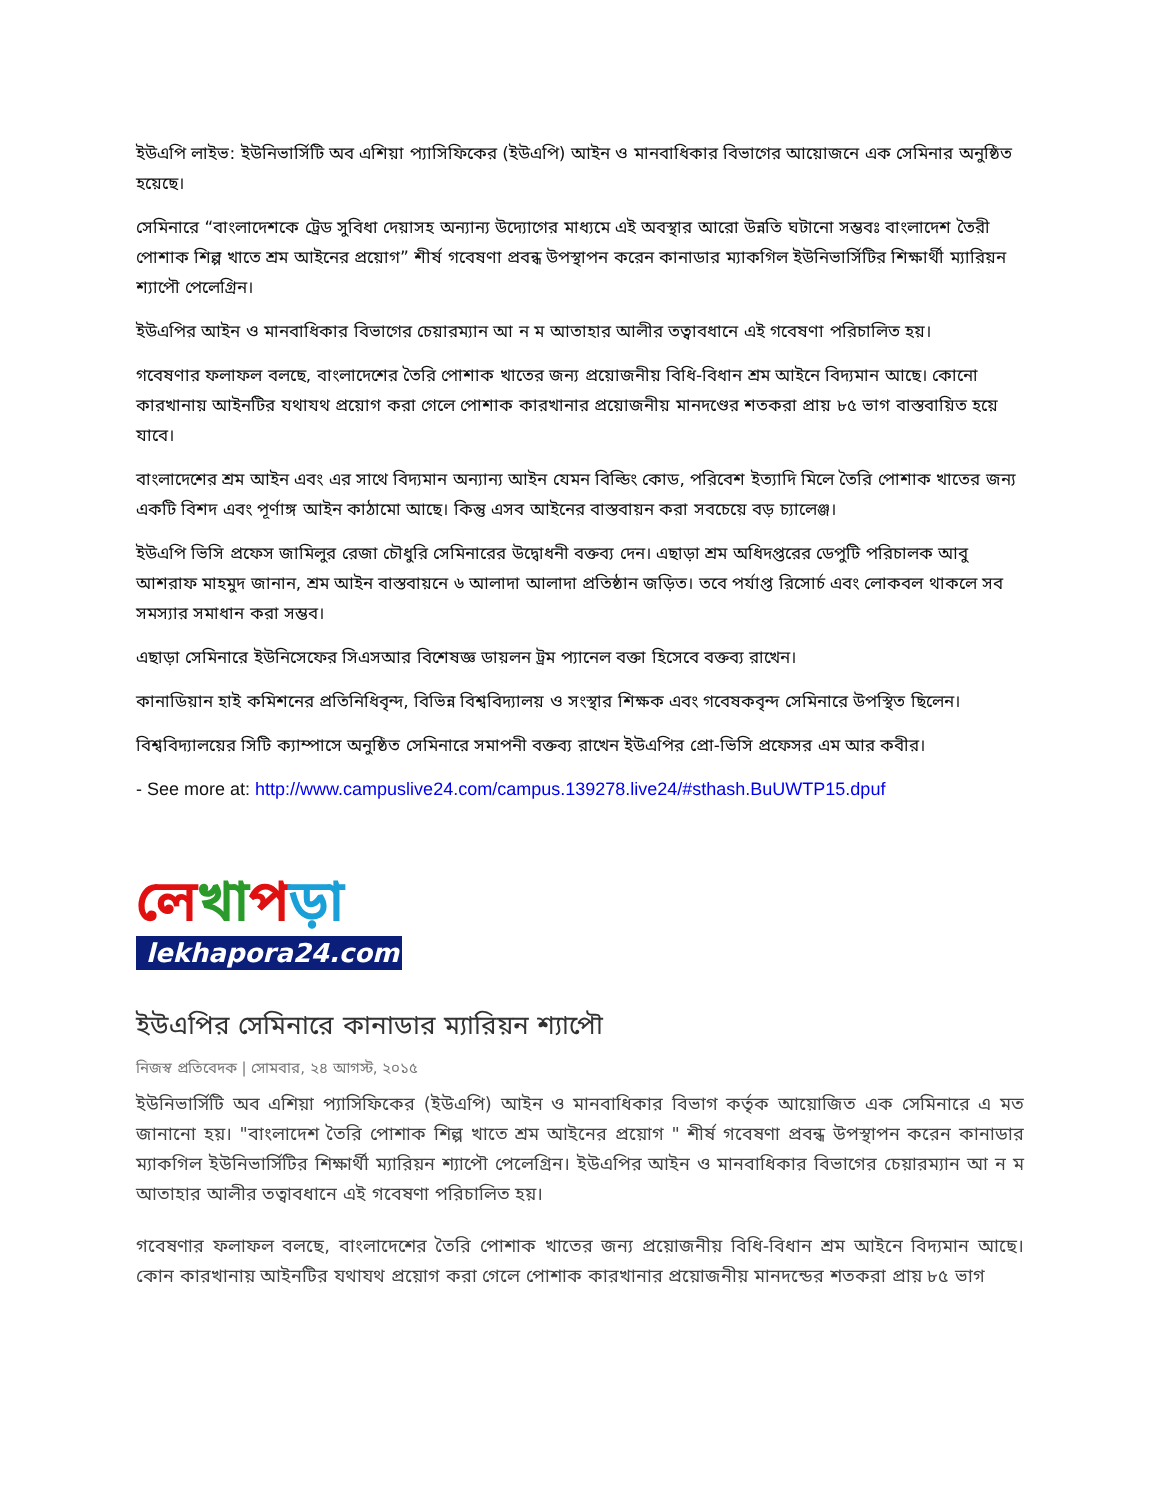ইউএপি লাইভ: ইউনিভার্সিটি অব এশিয়া প্যাসিফিকের (ইউএপি) আইন ও মানবাধিকার বিভাগের আয়োজনে এক সেমিনার অনুষ্ঠিত হয়েছে।
সেমিনারে “বাংলাদেশকে ট্রেড সুবিধা দেয়াসহ অন্যান্য উদ্যোগের মাধ্যমে এই অবস্থার আরো উন্নতি ঘটানো সম্ভবঃ বাংলাদেশ তৈরী পোশাক শিল্প খাতে শ্রম আইনের প্রয়োগ” শীর্ষ গবেষণা প্রবন্ধ উপস্থাপন করেন কানাডার ম্যাকগিল ইউনিভার্সিটির শিক্ষার্থী ম্যারিয়ন শ্যাপৌ পেলেগ্রিন।
ইউএপির আইন ও মানবাধিকার বিভাগের চেয়ারম্যান আ ন ম আতাহার আলীর তত্বাবধানে এই গবেষণা পরিচালিত হয়।
গবেষণার ফলাফল বলছে, বাংলাদেশের তৈরি পোশাক খাতের জন্য প্রয়োজনীয় বিধি-বিধান শ্রম আইনে বিদ্যমান আছে। কোনো কারখানায় আইনটির যথাযথ প্রয়োগ করা গেলে পোশাক কারখানার প্রয়োজনীয় মানদণ্ডের শতকরা প্রায় ৮৫ ভাগ বাস্তবায়িত হয়ে যাবে।
বাংলাদেশের শ্রম আইন এবং এর সাথে বিদ্যমান অন্যান্য আইন যেমন বিল্ডিং কোড, পরিবেশ ইত্যাদি মিলে তৈরি পোশাক খাতের জন্য একটি বিশদ এবং পূর্ণাঙ্গ আইন কাঠামো আছে। কিন্তু এসব আইনের বাস্তবায়ন করা সবচেয়ে বড় চ্যালেঞ্জ।
ইউএপি ভিসি প্রফেস জামিলুর রেজা চৌধুরি সেমিনারের উদ্বোধনী বক্তব্য দেন। এছাড়া শ্রম অধিদপ্তরের ডেপুটি পরিচালক আবু আশরাফ মাহমুদ জানান, শ্রম আইন বাস্তবায়নে ৬ আলাদা আলাদা প্রতিষ্ঠান জড়িত। তবে পর্যাপ্ত রিসোর্চ এবং লোকবল থাকলে সব সমস্যার সমাধান করা সম্ভব।
এছাড়া সেমিনারে ইউনিসেফের সিএসআর বিশেষজ্ঞ ডায়লন ট্রম প্যানেল বক্তা হিসেবে বক্তব্য রাখেন।
কানাডিয়ান হাই কমিশনের প্রতিনিধিবৃন্দ, বিভিন্ন বিশ্ববিদ্যালয় ও সংস্থার শিক্ষক এবং গবেষকবৃন্দ সেমিনারে উপস্থিত ছিলেন।
বিশ্ববিদ্যালয়ের সিটি ক্যাম্পাসে অনুষ্ঠিত সেমিনারে সমাপনী বক্তব্য রাখেন ইউএপির প্রো-ভিসি প্রফেসর এম আর কবীর।
- See more at: http://www.campuslive24.com/campus.139278.live24/#sthash.BuUWTP15.dpuf
লেখাপড়া
lekhapora24.com
ইউএপির সেমিনারে কানাডার ম্যারিয়ন শ্যাপৌ
নিজস্ব প্রতিবেদক | সোমবার, ২৪ আগস্ট, ২০১৫
ইউনিভার্সিটি অব এশিয়া প্যাসিফিকের (ইউএপি) আইন ও মানবাধিকার বিভাগ কর্তৃক আয়োজিত এক সেমিনারে এ মত জানানো হয়। "বাংলাদেশ তৈরি পোশাক শিল্প খাতে শ্রম আইনের প্রয়োগ " শীর্ষ গবেষণা প্রবন্ধ উপস্থাপন করেন কানাডার ম্যাকগিল ইউনিভার্সিটির শিক্ষার্থী ম্যারিয়ন শ্যাপৌ পেলেগ্রিন। ইউএপির আইন ও মানবাধিকার বিভাগের চেয়ারম্যান আ ন ম আতাহার আলীর তত্বাবধানে এই গবেষণা পরিচালিত হয়।
গবেষণার ফলাফল বলছে, বাংলাদেশের তৈরি পোশাক খাতের জন্য প্রয়োজনীয় বিধি-বিধান শ্রম আইনে বিদ্যমান আছে। কোন কারখানায় আইনটির যথাযথ প্রয়োগ করা গেলে পোশাক কারখানার প্রয়োজনীয় মানদন্ডের শতকরা প্রায় ৮৫ ভাগ